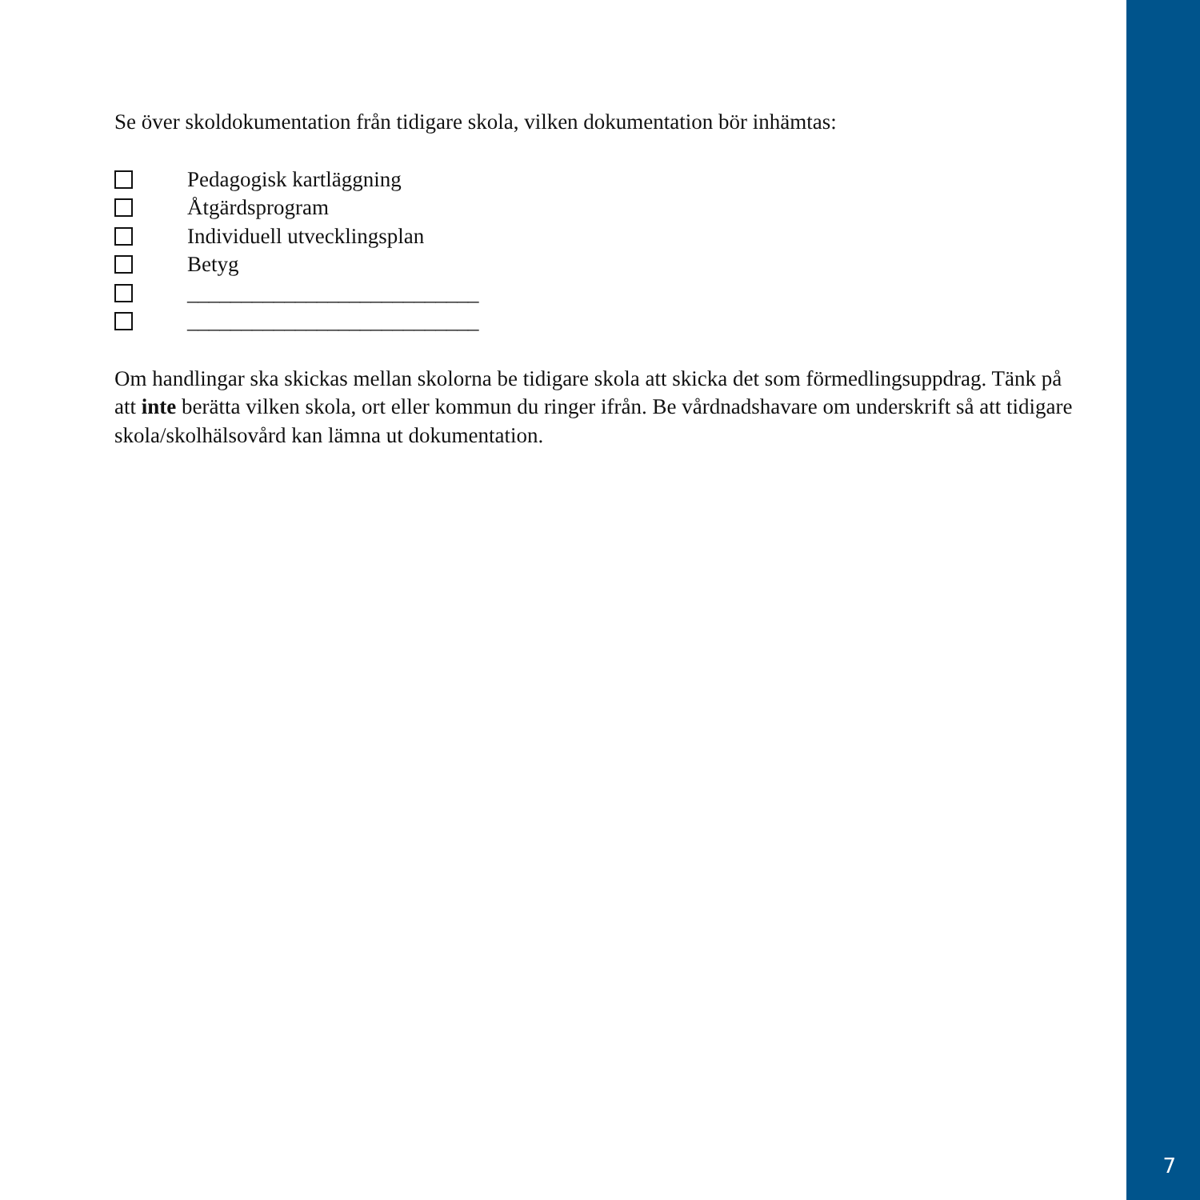Se över skoldokumentation från tidigare skola, vilken dokumentation bör inhämtas:
Pedagogisk kartläggning
Åtgärdsprogram
Individuell utvecklingsplan
Betyg
___________________________
___________________________
Om handlingar ska skickas mellan skolorna be tidigare skola att skicka det som förmedlingsuppdrag. Tänk på att inte berätta vilken skola, ort eller kommun du ringer ifrån. Be vårdnadshavare om underskrift så att tidigare skola/skolhälsovård kan lämna ut dokumentation.
7